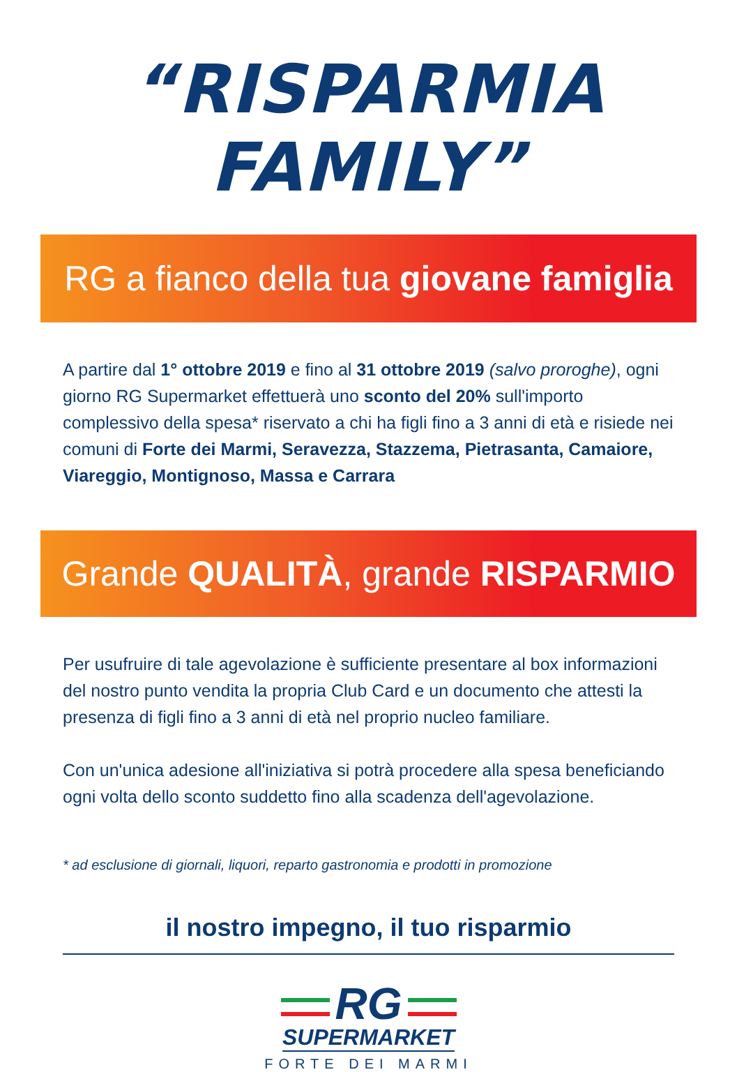“RISPARMIA FAMILY”
RG a fianco della tua giovane famiglia
A partire dal 1° ottobre 2019 e fino al 31 ottobre 2019 (salvo proroghe), ogni giorno RG Supermarket effettuerà uno sconto del 20% sull'importo complessivo della spesa* riservato a chi ha figli fino a 3 anni di età e risiede nei comuni di Forte dei Marmi, Seravezza, Stazzema, Pietrasanta, Camaiore, Viareggio, Montignoso, Massa e Carrara
Grande QUALITÀ, grande RISPARMIO
Per usufruire di tale agevolazione è sufficiente presentare al box informazioni del nostro punto vendita la propria Club Card e un documento che attesti la presenza di figli fino a 3 anni di età nel proprio nucleo familiare.
Con un'unica adesione all'iniziativa si potrà procedere alla spesa beneficiando ogni volta dello sconto suddetto fino alla scadenza dell'agevolazione.
* ad esclusione di giornali, liquori, reparto gastronomia e prodotti in promozione
il nostro impegno, il tuo risparmio
RG
SUPERMARKET
FORTE DEI MARMI